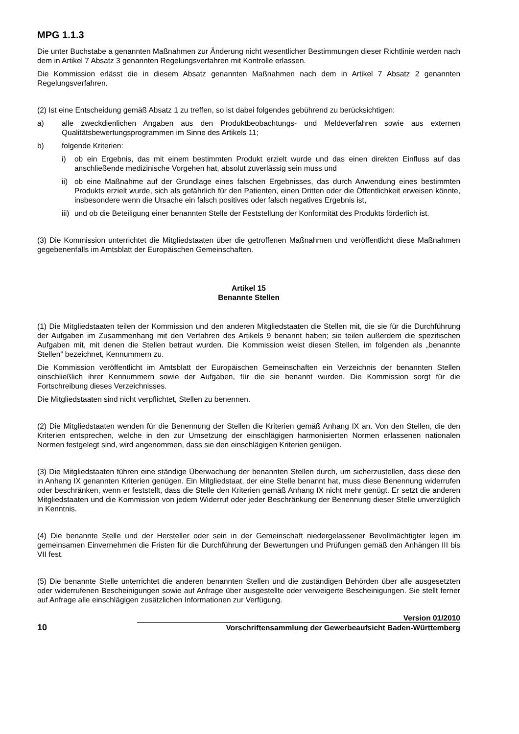MPG 1.1.3
Die unter Buchstabe a genannten Maßnahmen zur Änderung nicht wesentlicher Bestimmungen dieser Richtlinie werden nach dem in Artikel 7 Absatz 3 genannten Regelungsverfahren mit Kontrolle erlassen.
Die Kommission erlässt die in diesem Absatz genannten Maßnahmen nach dem in Artikel 7 Absatz 2 genannten Regelungsverfahren.
(2) Ist eine Entscheidung gemäß Absatz 1 zu treffen, so ist dabei folgendes gebührend zu berücksichtigen:
a) alle zweckdienlichen Angaben aus den Produktbeobachtungs- und Meldeverfahren sowie aus externen Qualitätsbewertungsprogrammen im Sinne des Artikels 11;
b) folgende Kriterien:
i) ob ein Ergebnis, das mit einem bestimmten Produkt erzielt wurde und das einen direkten Einfluss auf das anschließende medizinische Vorgehen hat, absolut zuverlässig sein muss und
ii) ob eine Maßnahme auf der Grundlage eines falschen Ergebnisses, das durch Anwendung eines bestimmten Produkts erzielt wurde, sich als gefährlich für den Patienten, einen Dritten oder die Öffentlichkeit erweisen könnte, insbesondere wenn die Ursache ein falsch positives oder falsch negatives Ergebnis ist,
iii) und ob die Beteiligung einer benannten Stelle der Feststellung der Konformität des Produkts förderlich ist.
(3) Die Kommission unterrichtet die Mitgliedstaaten über die getroffenen Maßnahmen und veröffentlicht diese Maßnahmen gegebenenfalls im Amtsblatt der Europäischen Gemeinschaften.
Artikel 15
Benannte Stellen
(1) Die Mitgliedstaaten teilen der Kommission und den anderen Mitgliedstaaten die Stellen mit, die sie für die Durchführung der Aufgaben im Zusammenhang mit den Verfahren des Artikels 9 benannt haben; sie teilen außerdem die spezifischen Aufgaben mit, mit denen die Stellen betraut wurden. Die Kommission weist diesen Stellen, im folgenden als „benannte Stellen“ bezeichnet, Kennummern zu.
Die Kommission veröffentlicht im Amtsblatt der Europäischen Gemeinschaften ein Verzeichnis der benannten Stellen einschließlich ihrer Kennummern sowie der Aufgaben, für die sie benannt wurden. Die Kommission sorgt für die Fortschreibung dieses Verzeichnisses.
Die Mitgliedstaaten sind nicht verpflichtet, Stellen zu benennen.
(2) Die Mitgliedstaaten wenden für die Benennung der Stellen die Kriterien gemäß Anhang IX an. Von den Stellen, die den Kriterien entsprechen, welche in den zur Umsetzung der einschlägigen harmonisierten Normen erlassenen nationalen Normen festgelegt sind, wird angenommen, dass sie den einschlägigen Kriterien genügen.
(3) Die Mitgliedstaaten führen eine ständige Überwachung der benannten Stellen durch, um sicherzustellen, dass diese den in Anhang IX genannten Kriterien genügen. Ein Mitgliedstaat, der eine Stelle benannt hat, muss diese Benennung widerrufen oder beschränken, wenn er feststellt, dass die Stelle den Kriterien gemäß Anhang IX nicht mehr genügt. Er setzt die anderen Mitgliedstaaten und die Kommission von jedem Widerruf oder jeder Beschränkung der Benennung dieser Stelle unverzüglich in Kenntnis.
(4) Die benannte Stelle und der Hersteller oder sein in der Gemeinschaft niedergelassener Bevollmächtigter legen im gemeinsamen Einvernehmen die Fristen für die Durchführung der Bewertungen und Prüfungen gemäß den Anhängen III bis VII fest.
(5) Die benannte Stelle unterrichtet die anderen benannten Stellen und die zuständigen Behörden über alle ausgesetzten oder widerrufenen Bescheinigungen sowie auf Anfrage über ausgestellte oder verweigerte Bescheinigungen. Sie stellt ferner auf Anfrage alle einschlägigen zusätzlichen Informationen zur Verfügung.
10
Version 01/2010
Vorschriftensammlung der Gewerbeaufsicht Baden-Württemberg